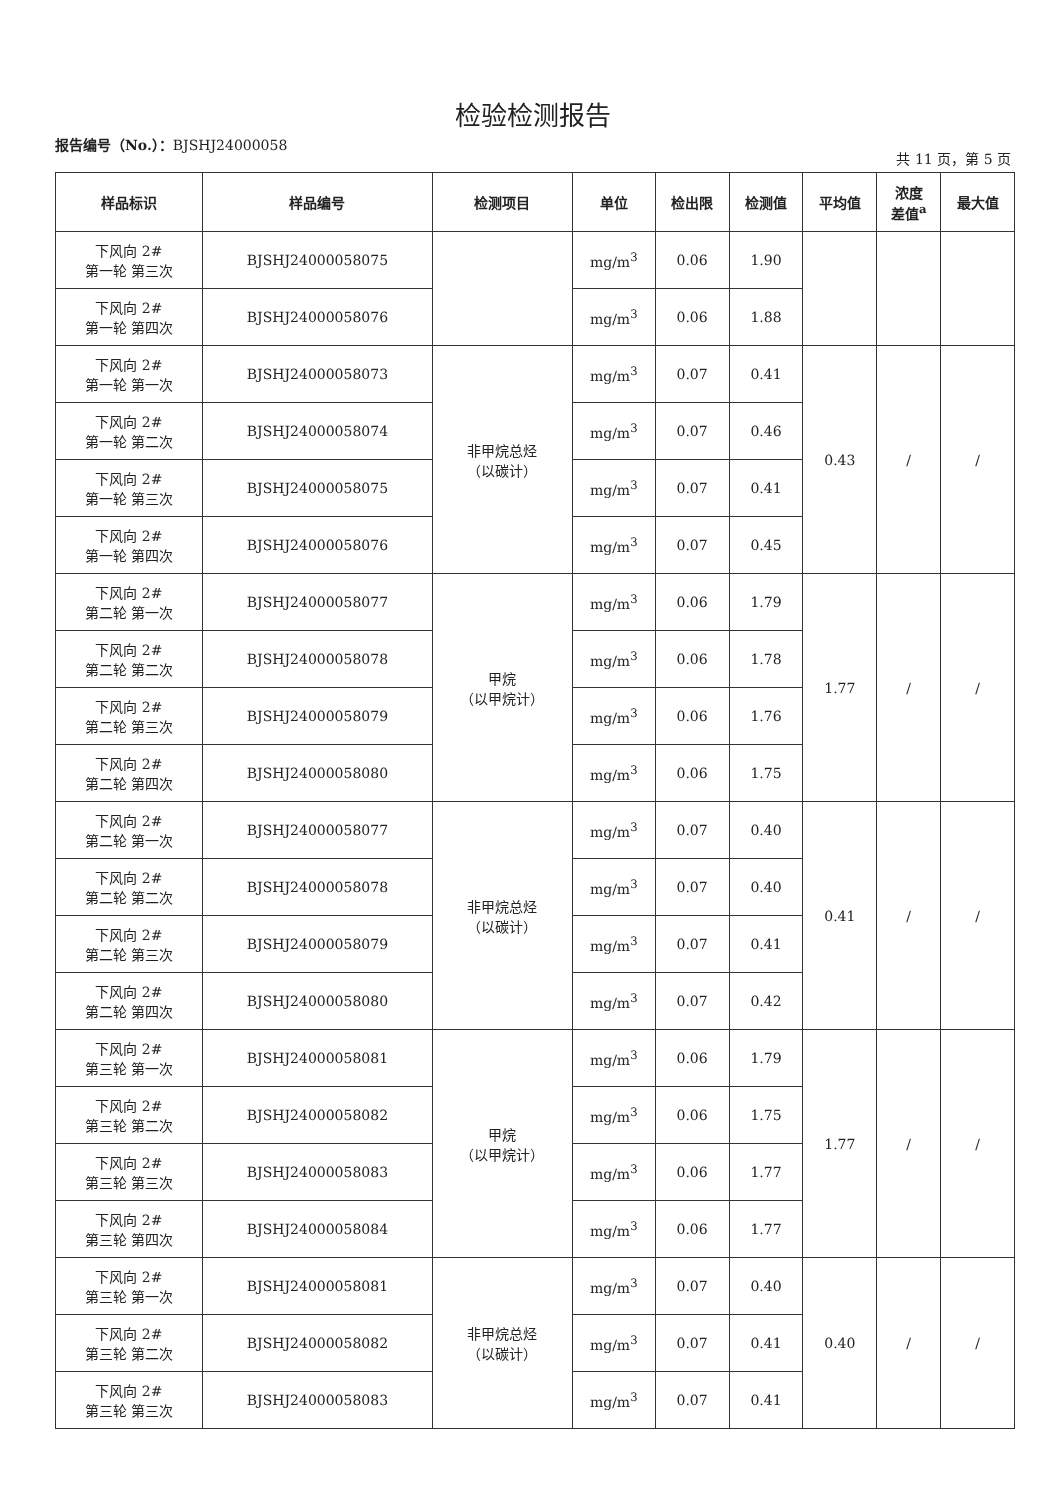检验检测报告
报告编号（No.）：BJSHJ24000058 共 11 页，第 5 页
| 样品标识 | 样品编号 | 检测项目 | 单位 | 检出限 | 检测值 | 平均值 | 浓度 差值<sup>a</sup> | 最大值 |
| --- | --- | --- | --- | --- | --- | --- | --- | --- |
| 下风向 2# 第一轮 第三次 | BJSHJ24000058075 | | mg/m<sup>3</sup> | 0.06 | 1.90 | | | |
| 下风向 2# 第一轮 第四次 | BJSHJ24000058076 | | mg/m<sup>3</sup> | 0.06 | 1.88 | | | |
| 下风向 2# 第一轮 第一次 | BJSHJ24000058073 | 非甲烷总烃 （以碳计） | mg/m<sup>3</sup> | 0.07 | 0.41 | 0.43 | / | / |
| 下风向 2# 第一轮 第二次 | BJSHJ24000058074 | | mg/m<sup>3</sup> | 0.07 | 0.46 | | | |
| 下风向 2# 第一轮 第三次 | BJSHJ24000058075 | | mg/m<sup>3</sup> | 0.07 | 0.41 | | | |
| 下风向 2# 第一轮 第四次 | BJSHJ24000058076 | | mg/m<sup>3</sup> | 0.07 | 0.45 | | | |
| 下风向 2# 第二轮 第一次 | BJSHJ24000058077 | 甲烷 （以甲烷计） | mg/m<sup>3</sup> | 0.06 | 1.79 | 1.77 | / | / |
| 下风向 2# 第二轮 第二次 | BJSHJ24000058078 | | mg/m<sup>3</sup> | 0.06 | 1.78 | | | |
| 下风向 2# 第二轮 第三次 | BJSHJ24000058079 | | mg/m<sup>3</sup> | 0.06 | 1.76 | | | |
| 下风向 2# 第二轮 第四次 | BJSHJ24000058080 | | mg/m<sup>3</sup> | 0.06 | 1.75 | | | |
| 下风向 2# 第二轮 第一次 | BJSHJ24000058077 | 非甲烷总烃 （以碳计） | mg/m<sup>3</sup> | 0.07 | 0.40 | 0.41 | / | / |
| 下风向 2# 第二轮 第二次 | BJSHJ24000058078 | | mg/m<sup>3</sup> | 0.07 | 0.40 | | | |
| 下风向 2# 第二轮 第三次 | BJSHJ24000058079 | | mg/m<sup>3</sup> | 0.07 | 0.41 | | | |
| 下风向 2# 第二轮 第四次 | BJSHJ24000058080 | | mg/m<sup>3</sup> | 0.07 | 0.42 | | | |
| 下风向 2# 第三轮 第一次 | BJSHJ24000058081 | 甲烷 （以甲烷计） | mg/m<sup>3</sup> | 0.06 | 1.79 | 1.77 | / | / |
| 下风向 2# 第三轮 第二次 | BJSHJ24000058082 | | mg/m<sup>3</sup> | 0.06 | 1.75 | | | |
| 下风向 2# 第三轮 第三次 | BJSHJ24000058083 | | mg/m<sup>3</sup> | 0.06 | 1.77 | | | |
| 下风向 2# 第三轮 第四次 | BJSHJ24000058084 | | mg/m<sup>3</sup> | 0.06 | 1.77 | | | |
| 下风向 2# 第三轮 第一次 | BJSHJ24000058081 | 非甲烷总烃 （以碳计） | mg/m<sup>3</sup> | 0.07 | 0.40 | 0.40 | / | / |
| 下风向 2# 第三轮 第二次 | BJSHJ24000058082 | | mg/m<sup>3</sup> | 0.07 | 0.41 | | | |
| 下风向 2# 第三轮 第三次 | BJSHJ24000058083 | | mg/m<sup>3</sup> | 0.07 | 0.41 | | | |